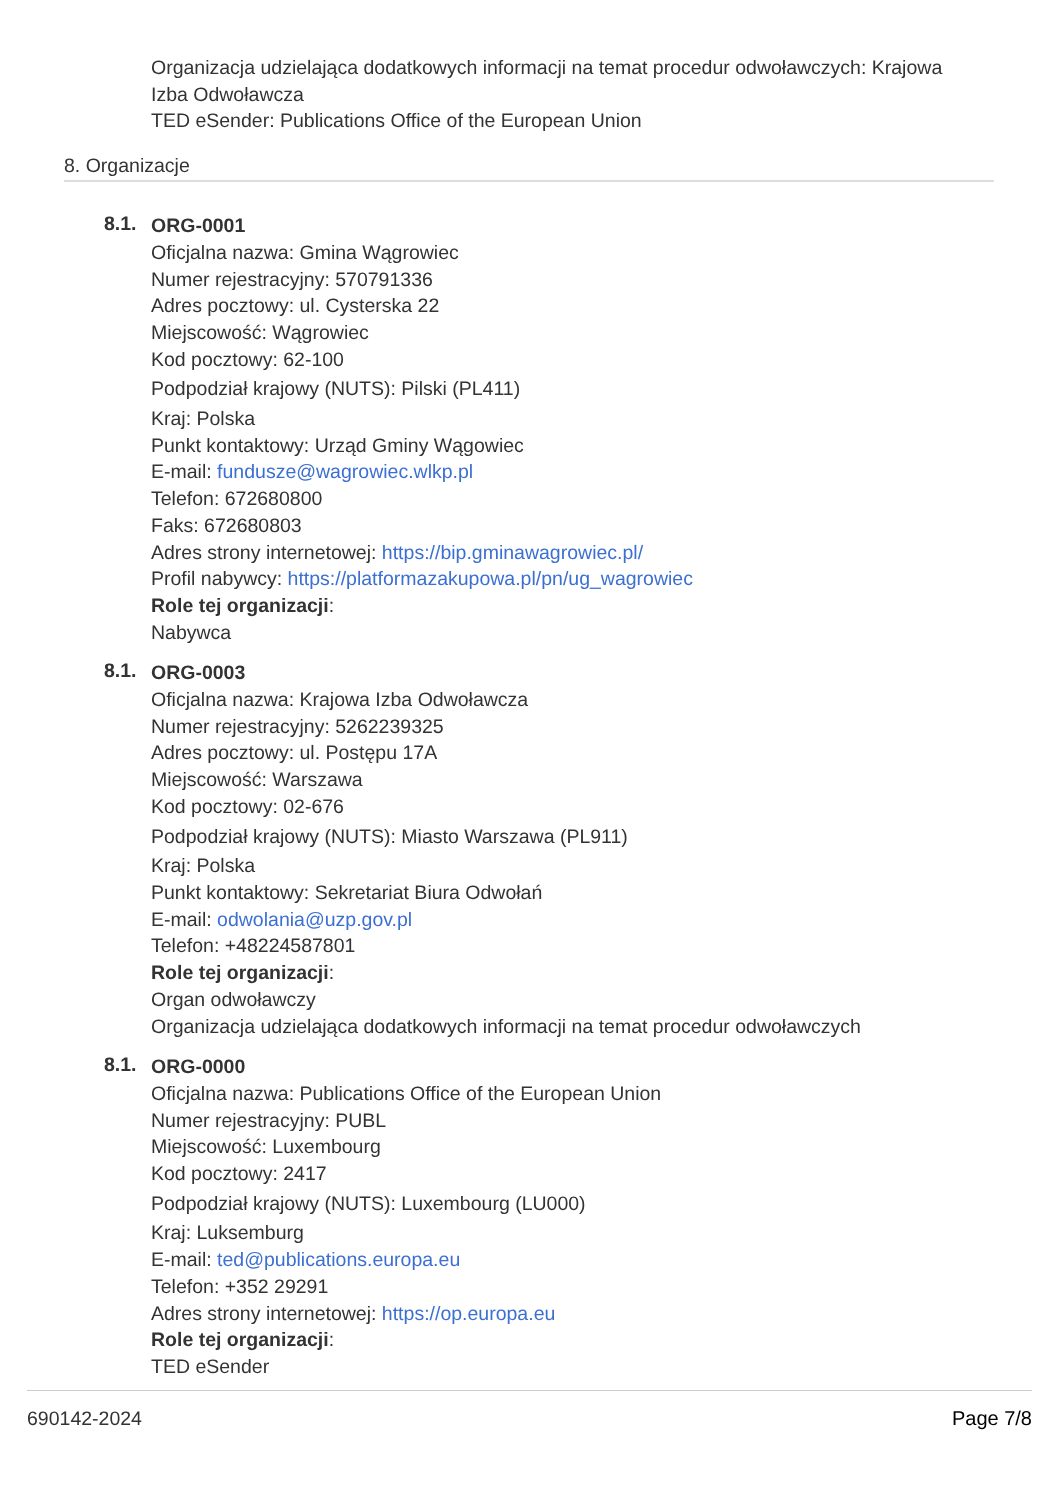Organizacja udzielająca dodatkowych informacji na temat procedur odwoławczych: Krajowa
Izba Odwoławcza
TED eSender: Publications Office of the European Union
8. Organizacje
8.1.
ORG-0001
Oficjalna nazwa: Gmina Wągrowiec
Numer rejestracyjny: 570791336
Adres pocztowy: ul. Cysterska 22
Miejscowość: Wągrowiec
Kod pocztowy: 62-100
Podpodział krajowy (NUTS): Pilski (PL411)
Kraj: Polska
Punkt kontaktowy: Urząd Gminy Wągowiec
E-mail: fundusze@wagrowiec.wlkp.pl
Telefon: 672680800
Faks: 672680803
Adres strony internetowej: https://bip.gminawagrowiec.pl/
Profil nabywcy: https://platformazakupowa.pl/pn/ug_wagrowiec
Role tej organizacji:
Nabywca
8.1.
ORG-0003
Oficjalna nazwa: Krajowa Izba Odwoławcza
Numer rejestracyjny: 5262239325
Adres pocztowy: ul. Postępu 17A
Miejscowość: Warszawa
Kod pocztowy: 02-676
Podpodział krajowy (NUTS): Miasto Warszawa (PL911)
Kraj: Polska
Punkt kontaktowy: Sekretariat Biura Odwołań
E-mail: odwolania@uzp.gov.pl
Telefon: +48224587801
Role tej organizacji:
Organ odwoławczy
Organizacja udzielająca dodatkowych informacji na temat procedur odwoławczych
8.1.
ORG-0000
Oficjalna nazwa: Publications Office of the European Union
Numer rejestracyjny: PUBL
Miejscowość: Luxembourg
Kod pocztowy: 2417
Podpodział krajowy (NUTS): Luxembourg (LU000)
Kraj: Luksemburg
E-mail: ted@publications.europa.eu
Telefon: +352 29291
Adres strony internetowej: https://op.europa.eu
Role tej organizacji:
TED eSender
690142-2024 Page 7/8